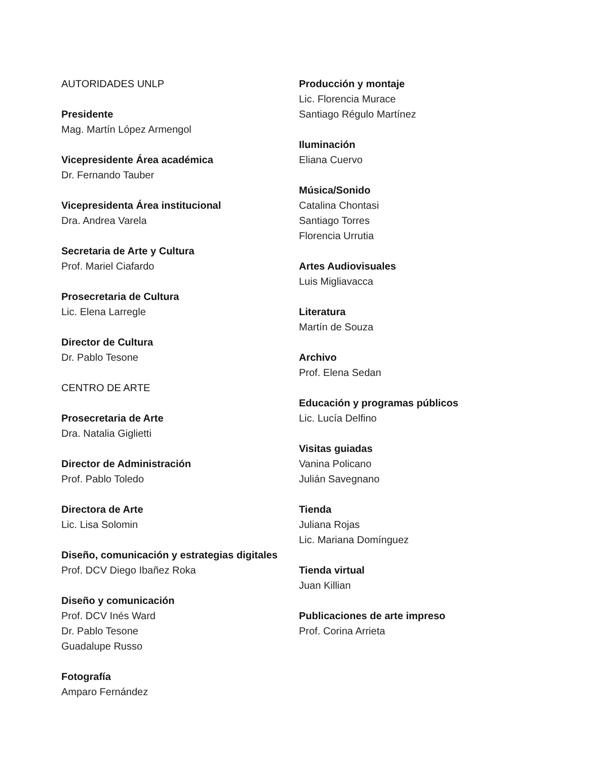AUTORIDADES UNLP
Presidente
Mag. Martín López Armengol
Vicepresidente Área académica
Dr. Fernando Tauber
Vicepresidenta Área institucional
Dra. Andrea Varela
Secretaria de Arte y Cultura
Prof. Mariel Ciafardo
Prosecretaria de Cultura
Lic. Elena Larregle
Director de Cultura
Dr. Pablo Tesone
CENTRO DE ARTE
Prosecretaria de Arte
Dra. Natalia Giglietti
Director de Administración
Prof. Pablo Toledo
Directora de Arte
Lic. Lisa Solomin
Diseño, comunicación y estrategias digitales
Prof. DCV Diego Ibañez Roka
Diseño y comunicación
Prof. DCV Inés Ward
Dr. Pablo Tesone
Guadalupe Russo
Fotografía
Amparo Fernández
Producción y montaje
Lic. Florencia Murace
Santiago Régulo Martínez
Iluminación
Eliana Cuervo
Música/Sonido
Catalina Chontasi
Santiago Torres
Florencia Urrutia
Artes Audiovisuales
Luis Migliavacca
Literatura
Martín de Souza
Archivo
Prof. Elena Sedan
Educación y programas públicos
Lic. Lucía Delfino
Visitas guiadas
Vanina Policano
Julián Savegnano
Tienda
Juliana Rojas
Lic. Mariana Domínguez
Tienda virtual
Juan Killian
Publicaciones de arte impreso
Prof. Corina Arrieta